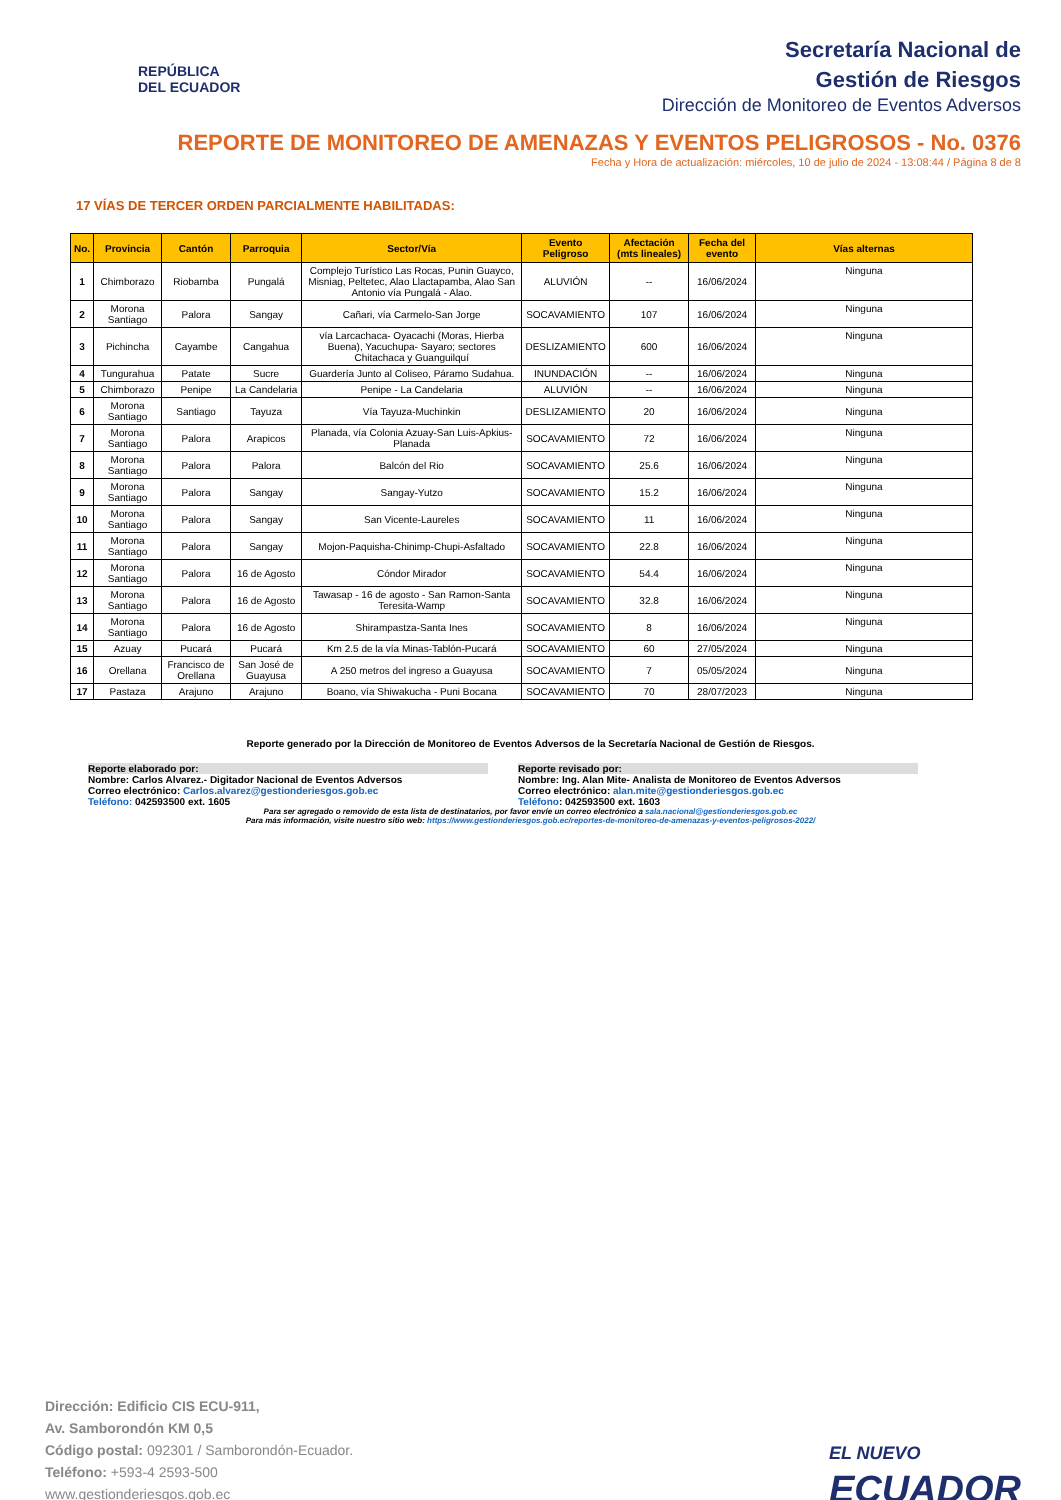REPÚBLICA
DEL ECUADOR
Secretaría Nacional de
Gestión de Riesgos
Dirección de Monitoreo de Eventos Adversos
REPORTE DE MONITOREO DE AMENAZAS Y EVENTOS PELIGROSOS - No. 0376
Fecha y Hora de actualización: miércoles, 10 de julio de 2024 - 13:08:44 / Página 8 de 8
17 VÍAS DE TERCER ORDEN PARCIALMENTE HABILITADAS:
| No. | Provincia | Cantón | Parroquia | Sector/Vía | Evento Peligroso | Afectación (mts lineales) | Fecha del evento | Vías alternas |
| --- | --- | --- | --- | --- | --- | --- | --- | --- |
| 1 | Chimborazo | Riobamba | Pungalá | Complejo Turístico Las Rocas, Punin Guayco, Misniag, Peltetec, Alao Llactapamba, Alao San Antonio vía Pungalá - Alao. | ALUVIÓN | -- | 16/06/2024 | Ninguna |
| 2 | Morona Santiago | Palora | Sangay | Cañari, vía Carmelo-San Jorge | SOCAVAMIENTO | 107 | 16/06/2024 | Ninguna |
| 3 | Pichincha | Cayambe | Cangahua | vía Larcachaca- Oyacachi (Moras, Hierba Buena), Yacuchupa- Sayaro; sectores Chitachaca y Guanguilquí | DESLIZAMIENTO | 600 | 16/06/2024 | Ninguna |
| 4 | Tungurahua | Patate | Sucre | Guardería Junto al Coliseo, Páramo Sudahua. | INUNDACIÓN | -- | 16/06/2024 | Ninguna |
| 5 | Chimborazo | Penipe | La Candelaria | Penipe - La Candelaria | ALUVIÓN | -- | 16/06/2024 | Ninguna |
| 6 | Morona Santiago | Santiago | Tayuza | Vía Tayuza-Muchinkin | DESLIZAMIENTO | 20 | 16/06/2024 | Ninguna |
| 7 | Morona Santiago | Palora | Arapicos | Planada, vía Colonia Azuay-San Luis-Apkius-Planada | SOCAVAMIENTO | 72 | 16/06/2024 | Ninguna |
| 8 | Morona Santiago | Palora | Palora | Balcón del Rio | SOCAVAMIENTO | 25.6 | 16/06/2024 | Ninguna |
| 9 | Morona Santiago | Palora | Sangay | Sangay-Yutzo | SOCAVAMIENTO | 15.2 | 16/06/2024 | Ninguna |
| 10 | Morona Santiago | Palora | Sangay | San Vicente-Laureles | SOCAVAMIENTO | 11 | 16/06/2024 | Ninguna |
| 11 | Morona Santiago | Palora | Sangay | Mojon-Paquisha-Chinimp-Chupi-Asfaltado | SOCAVAMIENTO | 22.8 | 16/06/2024 | Ninguna |
| 12 | Morona Santiago | Palora | 16 de Agosto | Cóndor Mirador | SOCAVAMIENTO | 54.4 | 16/06/2024 | Ninguna |
| 13 | Morona Santiago | Palora | 16 de Agosto | Tawasap - 16 de agosto - San Ramon-Santa Teresita-Wamp | SOCAVAMIENTO | 32.8 | 16/06/2024 | Ninguna |
| 14 | Morona Santiago | Palora | 16 de Agosto | Shirampastza-Santa Ines | SOCAVAMIENTO | 8 | 16/06/2024 | Ninguna |
| 15 | Azuay | Pucará | Pucará | Km 2.5 de la vía Minas-Tablón-Pucará | SOCAVAMIENTO | 60 | 27/05/2024 | Ninguna |
| 16 | Orellana | Francisco de Orellana | San José de Guayusa | A 250 metros del ingreso a Guayusa | SOCAVAMIENTO | 7 | 05/05/2024 | Ninguna |
| 17 | Pastaza | Arajuno | Arajuno | Boano, vía Shiwakucha - Puni Bocana | SOCAVAMIENTO | 70 | 28/07/2023 | Ninguna |
Reporte generado por la Dirección de Monitoreo de Eventos Adversos de la Secretaría Nacional de Gestión de Riesgos.
Reporte elaborado por:
Nombre: Carlos Alvarez.- Digitador Nacional de Eventos Adversos
Correo electrónico: Carlos.alvarez@gestionderiesgos.gob.ec
Teléfono: 042593500 ext. 1605
Reporte revisado por:
Nombre: Ing. Alan Mite- Analista de Monitoreo de Eventos Adversos
Correo electrónico: alan.mite@gestionderiesgos.gob.ec
Teléfono: 042593500 ext. 1603
Para ser agregado o removido de esta lista de destinatarios, por favor envíe un correo electrónico a sala.nacional@gestionderiesgos.gob.ec
Para más información, visite nuestro sitio web: https://www.gestionderiesgos.gob.ec/reportes-de-monitoreo-de-amenazas-y-eventos-peligrosos-2022/
Dirección: Edificio CIS ECU-911,
Av. Samborondón KM 0,5
Código postal: 092301 / Samborondón-Ecuador.
Teléfono: +593-4 2593-500
www.gestionderiesgos.gob.ec
EL NUEVO
ECUADOR